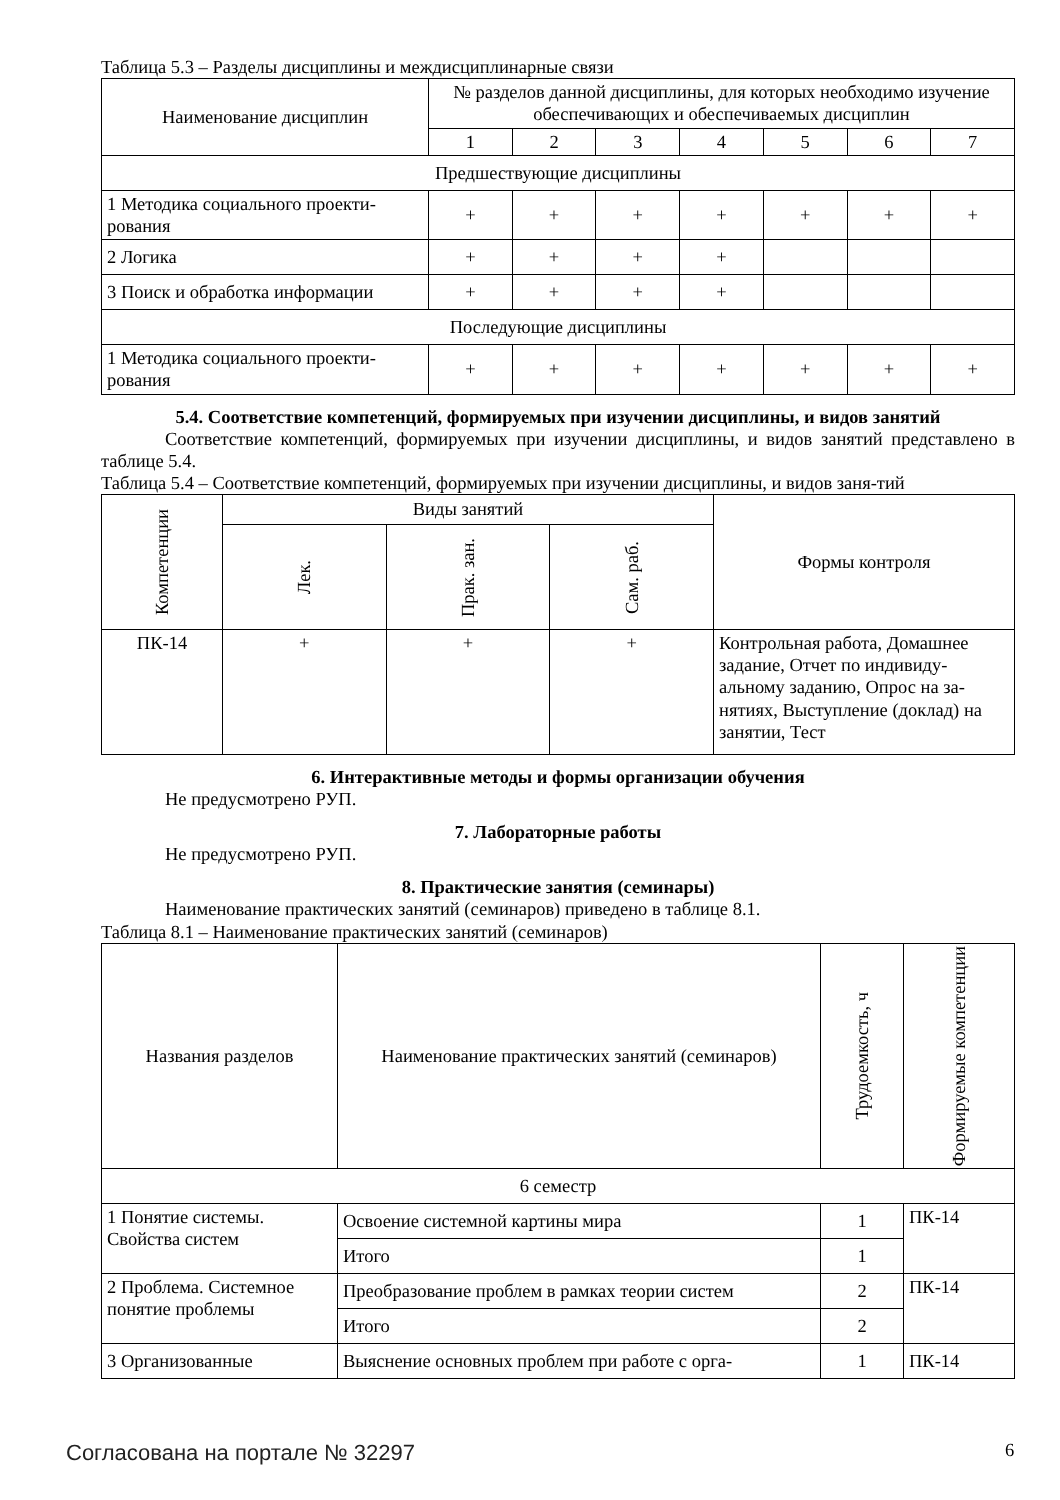Таблица 5.3 – Разделы дисциплины и междисциплинарные связи
| Наименование дисциплин | № разделов данной дисциплины, для которых необходимо изучение обеспечивающих и обеспечиваемых дисциплин | | | | | | |
| --- | --- | --- | --- | --- | --- | --- | --- |
| | 1 | 2 | 3 | 4 | 5 | 6 | 7 |
| Предшествующие дисциплины | | | | | | | |
| 1 Методика социального проекти-рования | + | + | + | + | + | + | + |
| 2 Логика | + | + | + | + | | | |
| 3 Поиск и обработка информации | + | + | + | + | | | |
| Последующие дисциплины | | | | | | | |
| 1 Методика социального проекти-рования | + | + | + | + | + | + | + |
5.4. Соответствие компетенций, формируемых при изучении дисциплины, и видов занятий
Соответствие компетенций, формируемых при изучении дисциплины, и видов занятий представлено в таблице 5.4.
Таблица 5.4 – Соответствие компетенций, формируемых при изучении дисциплины, и видов заня-тий
| Компетенции | Виды занятий | | | Формы контроля |
| --- | --- | --- | --- | --- |
| | Лек. | Прак. зан. | Сам. раб. | |
| ПК-14 | + | + | + | Контрольная работа, Домашнее задание, Отчет по индивиду-альному заданию, Опрос на за-нятиях, Выступление (доклад) на занятии, Тест |
6. Интерактивные методы и формы организации обучения
Не предусмотрено РУП.
7. Лабораторные работы
Не предусмотрено РУП.
8. Практические занятия (семинары)
Наименование практических занятий (семинаров) приведено в таблице 8.1.
Таблица 8.1 – Наименование практических занятий (семинаров)
| Названия разделов | Наименование практических занятий (семинаров) | Трудоемкость, ч | Формируемые компетенции |
| --- | --- | --- | --- |
| 6 семестр | | | |
| 1 Понятие системы. Свойства систем | Освоение системной картины мира | 1 | ПК-14 |
| | Итого | 1 | |
| 2 Проблема. Системное понятие проблемы | Преобразование проблем в рамках теории систем | 2 | ПК-14 |
| | Итого | 2 | |
| 3 Организованные | Выяснение основных проблем при работе с орга- | 1 | ПК-14 |
Согласована на портале № 32297 6